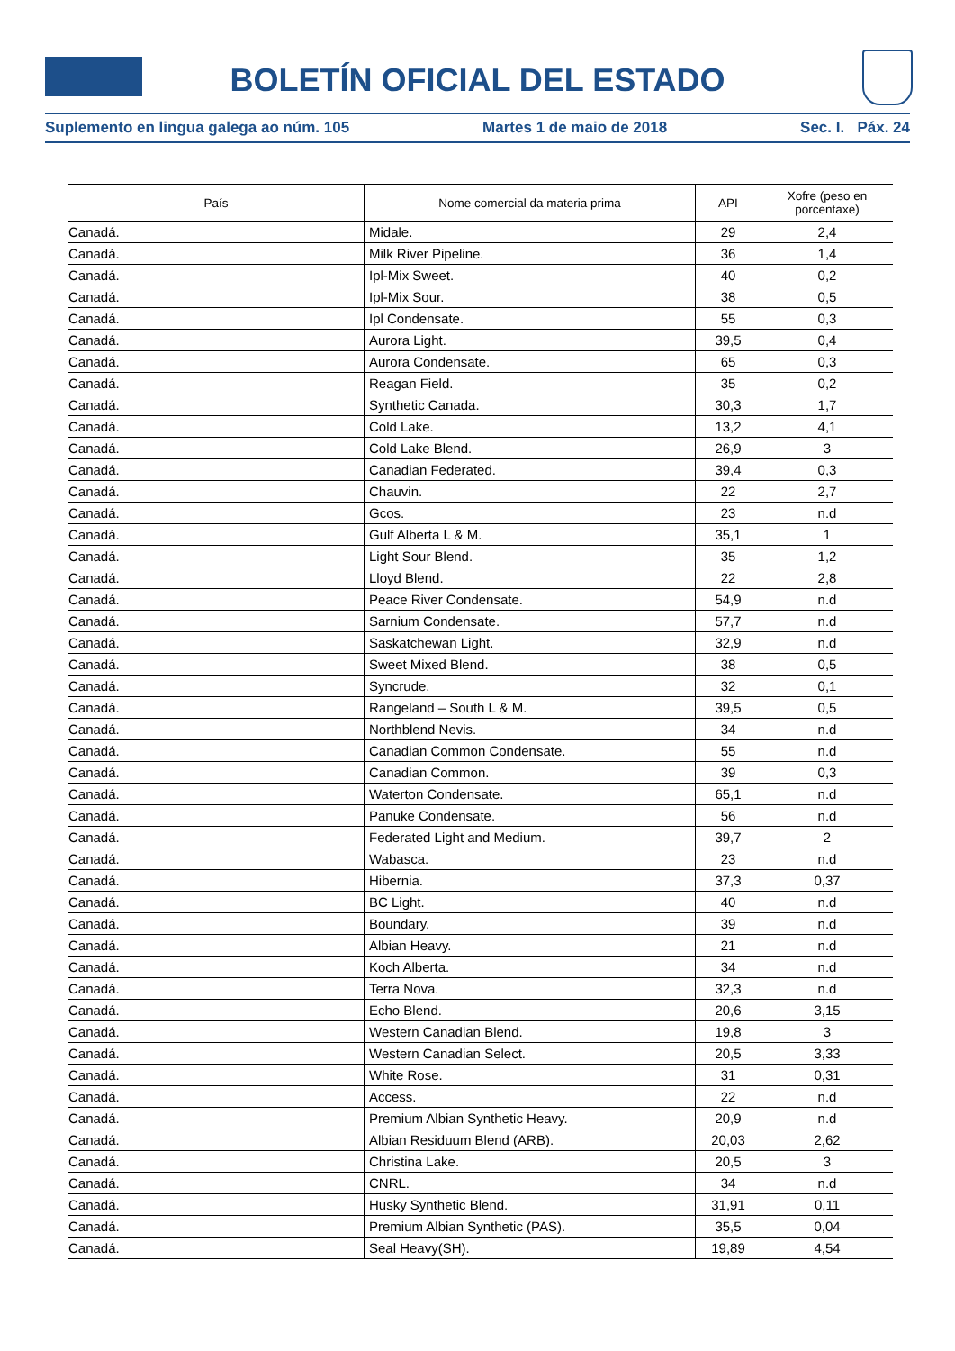BOLETÍN OFICIAL DEL ESTADO
Suplemento en lingua galega ao núm. 105 Martes 1 de maio de 2018 Sec. I. Páx. 24
| País | Nome comercial da materia prima | API | Xofre (peso en porcentaxe) |
| --- | --- | --- | --- |
| Canadá. | Midale. | 29 | 2,4 |
| Canadá. | Milk River Pipeline. | 36 | 1,4 |
| Canadá. | Ipl-Mix Sweet. | 40 | 0,2 |
| Canadá. | Ipl-Mix Sour. | 38 | 0,5 |
| Canadá. | Ipl Condensate. | 55 | 0,3 |
| Canadá. | Aurora Light. | 39,5 | 0,4 |
| Canadá. | Aurora Condensate. | 65 | 0,3 |
| Canadá. | Reagan Field. | 35 | 0,2 |
| Canadá. | Synthetic Canada. | 30,3 | 1,7 |
| Canadá. | Cold Lake. | 13,2 | 4,1 |
| Canadá. | Cold Lake Blend. | 26,9 | 3 |
| Canadá. | Canadian Federated. | 39,4 | 0,3 |
| Canadá. | Chauvin. | 22 | 2,7 |
| Canadá. | Gcos. | 23 | n.d |
| Canadá. | Gulf Alberta L & M. | 35,1 | 1 |
| Canadá. | Light Sour Blend. | 35 | 1,2 |
| Canadá. | Lloyd Blend. | 22 | 2,8 |
| Canadá. | Peace River Condensate. | 54,9 | n.d |
| Canadá. | Sarnium Condensate. | 57,7 | n.d |
| Canadá. | Saskatchewan Light. | 32,9 | n.d |
| Canadá. | Sweet Mixed Blend. | 38 | 0,5 |
| Canadá. | Syncrude. | 32 | 0,1 |
| Canadá. | Rangeland – South L & M. | 39,5 | 0,5 |
| Canadá. | Northblend Nevis. | 34 | n.d |
| Canadá. | Canadian Common Condensate. | 55 | n.d |
| Canadá. | Canadian Common. | 39 | 0,3 |
| Canadá. | Waterton Condensate. | 65,1 | n.d |
| Canadá. | Panuke Condensate. | 56 | n.d |
| Canadá. | Federated Light and Medium. | 39,7 | 2 |
| Canadá. | Wabasca. | 23 | n.d |
| Canadá. | Hibernia. | 37,3 | 0,37 |
| Canadá. | BC Light. | 40 | n.d |
| Canadá. | Boundary. | 39 | n.d |
| Canadá. | Albian Heavy. | 21 | n.d |
| Canadá. | Koch Alberta. | 34 | n.d |
| Canadá. | Terra Nova. | 32,3 | n.d |
| Canadá. | Echo Blend. | 20,6 | 3,15 |
| Canadá. | Western Canadian Blend. | 19,8 | 3 |
| Canadá. | Western Canadian Select. | 20,5 | 3,33 |
| Canadá. | White Rose. | 31 | 0,31 |
| Canadá. | Access. | 22 | n.d |
| Canadá. | Premium Albian Synthetic Heavy. | 20,9 | n.d |
| Canadá. | Albian Residuum Blend (ARB). | 20,03 | 2,62 |
| Canadá. | Christina Lake. | 20,5 | 3 |
| Canadá. | CNRL. | 34 | n.d |
| Canadá. | Husky Synthetic Blend. | 31,91 | 0,11 |
| Canadá. | Premium Albian Synthetic (PAS). | 35,5 | 0,04 |
| Canadá. | Seal Heavy(SH). | 19,89 | 4,54 |